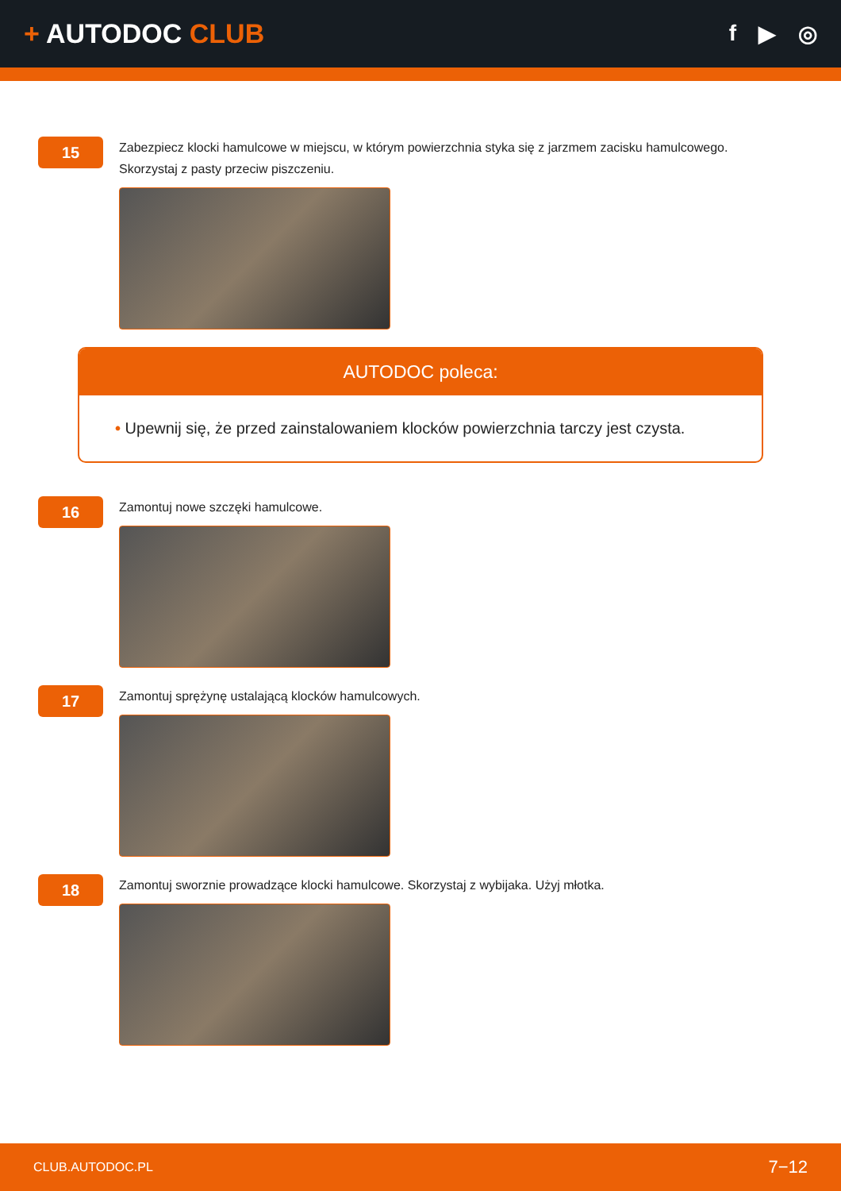+ AUTODOC CLUB
f ▶ ◎
15
Zabezpiecz klocki hamulcowe w miejscu, w którym powierzchnia styka się z jarzmem zacisku hamulcowego.
Skorzystaj z pasty przeciw piszczeniu.
AUTODOC poleca:
• Upewnij się, że przed zainstalowaniem klocków powierzchnia tarczy jest czysta.
16
Zamontuj nowe szczęki hamulcowe.
17
Zamontuj sprężynę ustalającą klocków hamulcowych.
18
Zamontuj sworznie prowadzące klocki hamulcowe. Skorzystaj z wybijaka. Użyj młotka.
CLUB.AUTODOC.PL 7−12